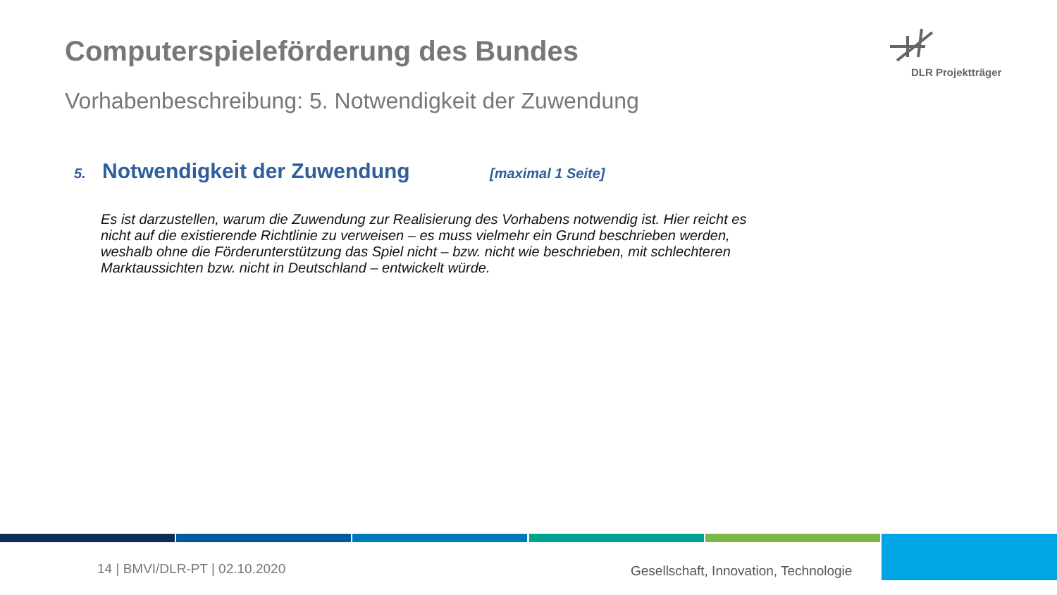Computerspieleförderung des Bundes
Vorhabenbeschreibung: 5. Notwendigkeit der Zuwendung
DLR Projektträger
5. Notwendigkeit der Zuwendung [maximal 1 Seite]
Es ist darzustellen, warum die Zuwendung zur Realisierung des Vorhabens notwendig ist. Hier reicht es nicht auf die existierende Richtlinie zu verweisen – es muss vielmehr ein Grund beschrieben werden, weshalb ohne die Förderunterstützung das Spiel nicht – bzw. nicht wie beschrieben, mit schlechteren Marktaussichten bzw. nicht in Deutschland – entwickelt würde.
14 | BMVI/DLR-PT | 02.10.2020
Gesellschaft, Innovation, Technologie